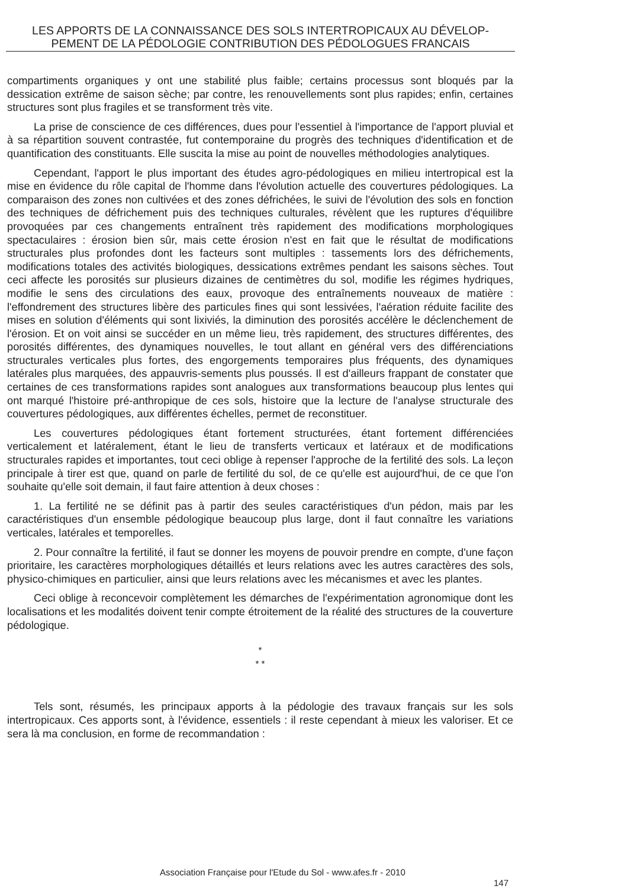LES APPORTS DE LA CONNAISSANCE DES SOLS INTERTROPICAUX AU DÉVELOP-
PEMENT DE LA PÉDOLOGIE CONTRIBUTION DES PÉDOLOGUES FRANCAIS
compartiments organiques y ont une stabilité plus faible; certains processus sont bloqués par la dessication extrême de saison sèche; par contre, les renouvellements sont plus rapides; enfin, certaines structures sont plus fragiles et se transforment très vite.
La prise de conscience de ces différences, dues pour l'essentiel à l'importance de l'apport pluvial et à sa répartition souvent contrastée, fut contemporaine du progrès des techniques d'identification et de quantification des constituants. Elle suscita la mise au point de nouvelles méthodologies analytiques.
Cependant, l'apport le plus important des études agro-pédologiques en milieu intertropical est la mise en évidence du rôle capital de l'homme dans l'évolution actuelle des couvertures pédologiques. La comparaison des zones non cultivées et des zones défrichées, le suivi de l'évolution des sols en fonction des techniques de défrichement puis des techniques culturales, révèlent que les ruptures d'équilibre provoquées par ces changements entraînent très rapidement des modifications morphologiques spectaculaires : érosion bien sûr, mais cette érosion n'est en fait que le résultat de modifications structurales plus profondes dont les facteurs sont multiples : tassements lors des défrichements, modifications totales des activités biologiques, dessications extrêmes pendant les saisons sèches. Tout ceci affecte les porosités sur plusieurs dizaines de centimètres du sol, modifie les régimes hydriques, modifie le sens des circulations des eaux, provoque des entraînements nouveaux de matière : l'effondrement des structures libère des particules fines qui sont lessivées, l'aération réduite facilite des mises en solution d'éléments qui sont lixiviés, la diminution des porosités accélère le déclenchement de l'érosion. Et on voit ainsi se succéder en un même lieu, très rapidement, des structures différentes, des porosités différentes, des dynamiques nouvelles, le tout allant en général vers des différenciations structurales verticales plus fortes, des engorgements temporaires plus fréquents, des dynamiques latérales plus marquées, des appauvris-sements plus poussés. Il est d'ailleurs frappant de constater que certaines de ces transformations rapides sont analogues aux transformations beaucoup plus lentes qui ont marqué l'histoire pré-anthropique de ces sols, histoire que la lecture de l'analyse structurale des couvertures pédologiques, aux différentes échelles, permet de reconstituer.
Les couvertures pédologiques étant fortement structurées, étant fortement différenciées verticalement et latéralement, étant le lieu de transferts verticaux et latéraux et de modifications structurales rapides et importantes, tout ceci oblige à repenser l'approche de la fertilité des sols. La leçon principale à tirer est que, quand on parle de fertilité du sol, de ce qu'elle est aujourd'hui, de ce que l'on souhaite qu'elle soit demain, il faut faire attention à deux choses :
1. La fertilité ne se définit pas à partir des seules caractéristiques d'un pédon, mais par les caractéristiques d'un ensemble pédologique beaucoup plus large, dont il faut connaître les variations verticales, latérales et temporelles.
2. Pour connaître la fertilité, il faut se donner les moyens de pouvoir prendre en compte, d'une façon prioritaire, les caractères morphologiques détaillés et leurs relations avec les autres caractères des sols, physico-chimiques en particulier, ainsi que leurs relations avec les mécanismes et avec les plantes.
Ceci oblige à reconcevoir complètement les démarches de l'expérimentation agronomique dont les localisations et les modalités doivent tenir compte étroitement de la réalité des structures de la couverture pédologique.
*
* *
Tels sont, résumés, les principaux apports à la pédologie des travaux français sur les sols intertropicaux. Ces apports sont, à l'évidence, essentiels : il reste cependant à mieux les valoriser. Et ce sera là ma conclusion, en forme de recommandation :
Association Française pour l'Etude du Sol - www.afes.fr - 2010
147